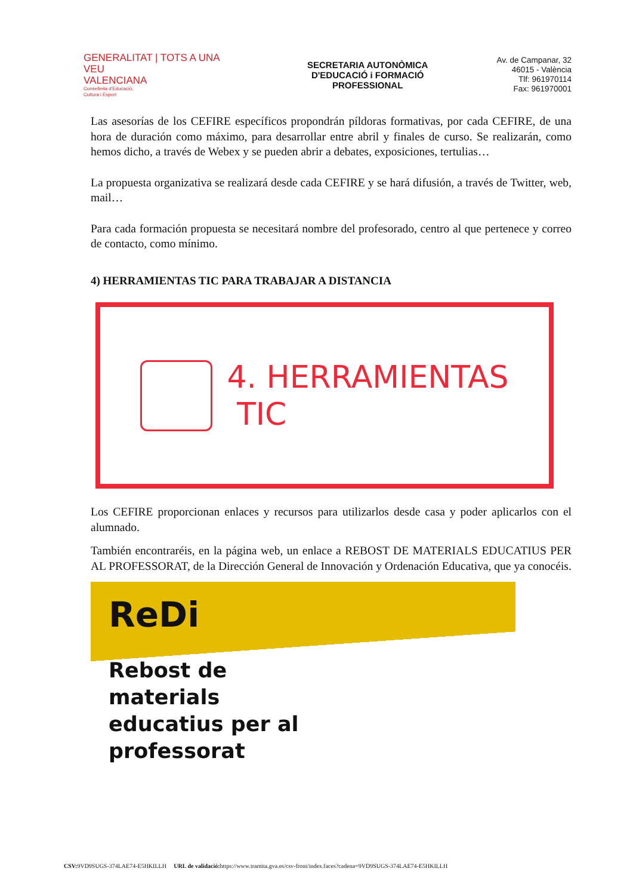GENERALITAT | TOTS A UNA VEU
VALENCIANA
Conselleria d'Educació,
Cultura i Esport
SECRETARIA AUTONÒMICA
D'EDUCACIÓ i FORMACIÓ
PROFESSIONAL
Av. de Campanar, 32
46015 - València
Tlf: 961970114
Fax: 961970001
Las asesorías de los CEFIRE específicos propondrán píldoras formativas, por cada CEFIRE, de una hora de duración como máximo, para desarrollar entre abril y finales de curso. Se realizarán, como hemos dicho, a través de Webex y se pueden abrir a debates, exposiciones, tertulias…
La propuesta organizativa se realizará desde cada CEFIRE y se hará difusión, a través de Twitter, web, mail…
Para cada formación propuesta se necesitará nombre del profesorado, centro al que pertenece y correo de contacto, como mínimo.
4) HERRAMIENTAS TIC PARA TRABAJAR A DISTANCIA
4. HERRAMIENTAS
TIC
Los CEFIRE proporcionan enlaces y recursos para utilizarlos desde casa y poder aplicarlos con el alumnado.
También encontraréis, en la página web, un enlace a REBOST DE MATERIALS EDUCATIUS PER AL PROFESSORAT, de la Dirección General de Innovación y Ordenación Educativa, que ya conocéis.
ReDi
Rebost de
materials
educatius per al
professorat
CSV: 9VD9SUGS-374LAE74-E5HKILLH URL de validació: https://www.tramita.gva.es/csv-front/index.faces?cadena=9VD9SUGS-374LAE74-E5HKILLH